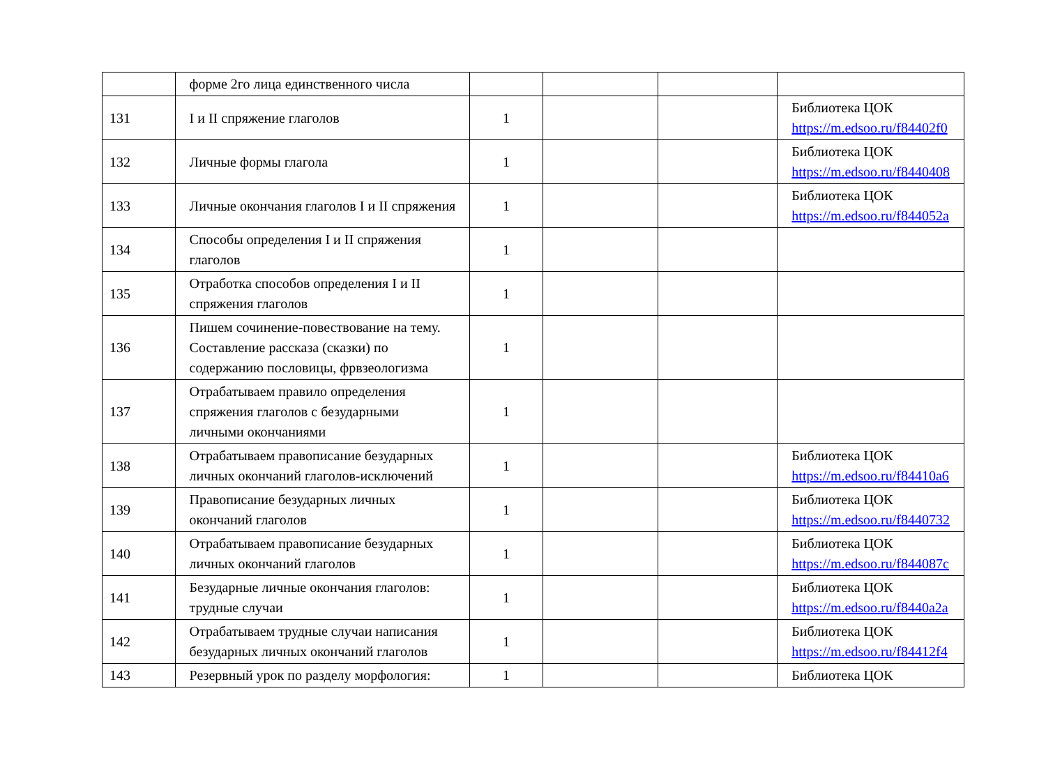| | форме 2го лица единственного числа | | | | |
| 131 | I и II спряжение глаголов | 1 | | | Библиотека ЦОК https://m.edsoo.ru/f84402f0 |
| 132 | Личные формы глагола | 1 | | | Библиотека ЦОК https://m.edsoo.ru/f8440408 |
| 133 | Личные окончания глаголов I и II спряжения | 1 | | | Библиотека ЦОК https://m.edsoo.ru/f844052a |
| 134 | Способы определения I и II спряжения глаголов | 1 | | | |
| 135 | Отработка способов определения I и II спряжения глаголов | 1 | | | |
| 136 | Пишем сочинение-повествование на тему. Составление рассказа (сказки) по содержанию пословицы, фрвзеологизма | 1 | | | |
| 137 | Отрабатываем правило определения спряжения глаголов с безударными личными окончаниями | 1 | | | |
| 138 | Отрабатываем правописание безударных личных окончаний глаголов-исключений | 1 | | | Библиотека ЦОК https://m.edsoo.ru/f84410a6 |
| 139 | Правописание безударных личных окончаний глаголов | 1 | | | Библиотека ЦОК https://m.edsoo.ru/f8440732 |
| 140 | Отрабатываем правописание безударных личных окончаний глаголов | 1 | | | Библиотека ЦОК https://m.edsoo.ru/f844087c |
| 141 | Безударные личные окончания глаголов: трудные случаи | 1 | | | Библиотека ЦОК https://m.edsoo.ru/f8440a2a |
| 142 | Отрабатываем трудные случаи написания безударных личных окончаний глаголов | 1 | | | Библиотека ЦОК https://m.edsoo.ru/f84412f4 |
| 143 | Резервный урок по разделу морфология: | 1 | | | Библиотека ЦОК |